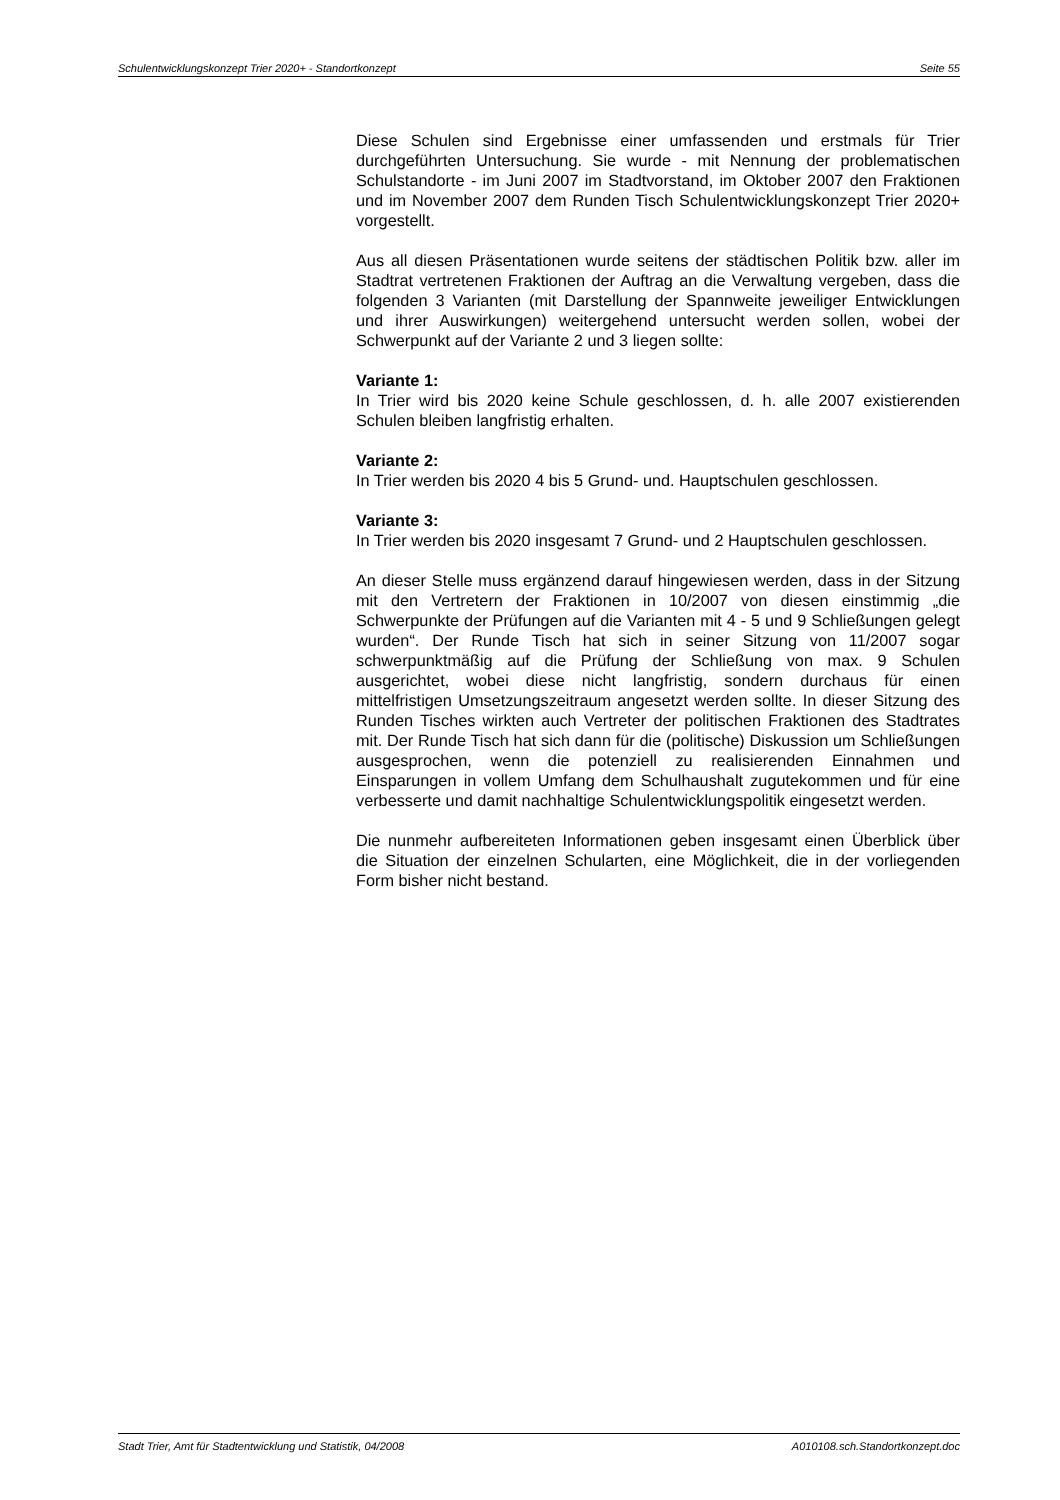Schulentwicklungskonzept Trier 2020+ - Standortkonzept Seite 55
Diese Schulen sind Ergebnisse einer umfassenden und erstmals für Trier durchgeführten Untersuchung. Sie wurde - mit Nennung der problematischen Schulstandorte - im Juni 2007 im Stadtvorstand, im Oktober 2007 den Fraktionen und im November 2007 dem Runden Tisch Schulentwicklungskonzept Trier 2020+ vorgestellt.
Aus all diesen Präsentationen wurde seitens der städtischen Politik bzw. aller im Stadtrat vertretenen Fraktionen der Auftrag an die Verwaltung vergeben, dass die folgenden 3 Varianten (mit Darstellung der Spannweite jeweiliger Entwicklungen und ihrer Auswirkungen) weitergehend untersucht werden sollen, wobei der Schwerpunkt auf der Variante 2 und 3 liegen sollte:
Variante 1:
In Trier wird bis 2020 keine Schule geschlossen, d. h. alle 2007 existierenden Schulen bleiben langfristig erhalten.
Variante 2:
In Trier werden bis 2020 4 bis 5 Grund- und. Hauptschulen geschlossen.
Variante 3:
In Trier werden bis 2020 insgesamt 7 Grund- und 2 Hauptschulen geschlossen.
An dieser Stelle muss ergänzend darauf hingewiesen werden, dass in der Sitzung mit den Vertretern der Fraktionen in 10/2007 von diesen einstimmig „die Schwerpunkte der Prüfungen auf die Varianten mit 4 - 5 und 9 Schließungen gelegt wurden“. Der Runde Tisch hat sich in seiner Sitzung von 11/2007 sogar schwerpunktmäßig auf die Prüfung der Schließung von max. 9 Schulen ausgerichtet, wobei diese nicht langfristig, sondern durchaus für einen mittelfristigen Umsetzungszeitraum angesetzt werden sollte. In dieser Sitzung des Runden Tisches wirkten auch Vertreter der politischen Fraktionen des Stadtrates mit. Der Runde Tisch hat sich dann für die (politische) Diskussion um Schließungen ausgesprochen, wenn die potenziell zu realisierenden Einnahmen und Einsparungen in vollem Umfang dem Schulhaushalt zugutekommen und für eine verbesserte und damit nachhaltige Schulentwicklungspolitik eingesetzt werden.
Die nunmehr aufbereiteten Informationen geben insgesamt einen Überblick über die Situation der einzelnen Schularten, eine Möglichkeit, die in der vorliegenden Form bisher nicht bestand.
Stadt Trier, Amt für Stadtentwicklung und Statistik, 04/2008 A010108.sch.Standortkonzept.doc